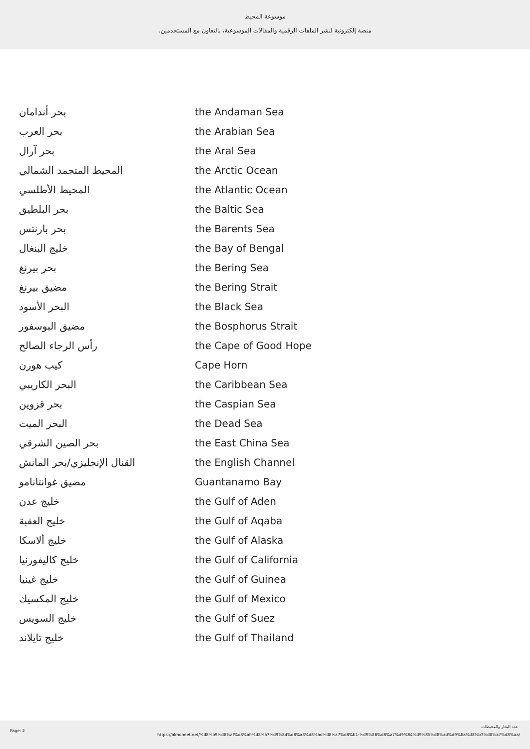موسوعة المحيط
منصة إلكترونية لنشر الملفات الرقمية والمقالات الموسوعية، بالتعاون مع المستخدمين.
| بحر أندامان | the Andaman Sea |
| بحر العرب | the Arabian Sea |
| بحر آرال | the Aral Sea |
| المحيط المتجمد الشمالي | the Arctic Ocean |
| المحيط الأطلسي | the Atlantic Ocean |
| بحر البلطيق | the Baltic Sea |
| بحر بارنتس | the Barents Sea |
| خليج البنغال | the Bay of Bengal |
| بحر بيرنغ | the Bering Sea |
| مضيق بيرنغ | the Bering Strait |
| البحر الأسود | the Black Sea |
| مضيق البوسفور | the Bosphorus Strait |
| رأس الرجاء الصالح | the Cape of Good Hope |
| كيب هورن | Cape Horn |
| البحر الكاريبي | the Caribbean Sea |
| بحر قزوين | the Caspian Sea |
| البحر الميت | the Dead Sea |
| بحر الصين الشرقي | the East China Sea |
| القنال الإنجليزي/بحر المانش | the English Channel |
| مضيق غوانتانامو | Guantanamo Bay |
| خليج عدن | the Gulf of Aden |
| خليج العقبة | the Gulf of Aqaba |
| خليج ألاسكا | the Gulf of Alaska |
| خليج كاليفورنيا | the Gulf of California |
| خليج غينيا | the Gulf of Guinea |
| خليج المكسيك | the Gulf of Mexico |
| خليج السويس | the Gulf of Suez |
| خليج تايلاند | the Gulf of Thailand |
Page: 2
عدد البحار والمحيطات
https://almoheet.net/%d8%b9%d8%af%d8%af-%d8%a7%d9%84%d8%a8%d8%ad%d8%a7%d8%b1-%d9%88%d8%a7%d9%84%d9%85%d8%ad%d9%8a%d8%b7%d8%a7%d8%aa/